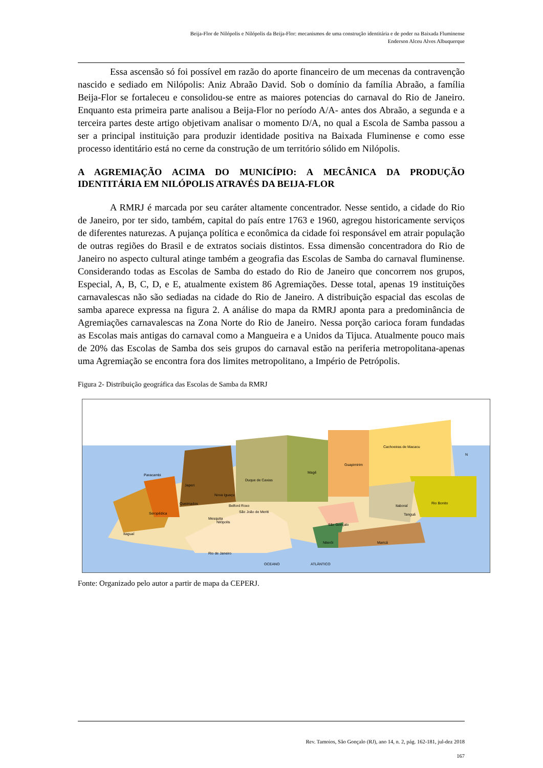Beija-Flor de Nilópolis e Nilópolis da Beija-Flor: mecanismos de uma construção identitária e de poder na Baixada Fluminense
Enderson Alceu Alves Albuquerque
Essa ascensão só foi possível em razão do aporte financeiro de um mecenas da contravenção nascido e sediado em Nilópolis: Aniz Abraão David. Sob o domínio da família Abraão, a família Beija-Flor se fortaleceu e consolidou-se entre as maiores potencias do carnaval do Rio de Janeiro. Enquanto esta primeira parte analisou a Beija-Flor no período A/A- antes dos Abraão, a segunda e a terceira partes deste artigo objetivam analisar o momento D/A, no qual a Escola de Samba passou a ser a principal instituição para produzir identidade positiva na Baixada Fluminense e como esse processo identitário está no cerne da construção de um território sólido em Nilópolis.
A AGREMIAÇÃO ACIMA DO MUNICÍPIO: A MECÂNICA DA PRODUÇÃO IDENTITÁRIA EM NILÓPOLIS ATRAVÉS DA BEIJA-FLOR
A RMRJ é marcada por seu caráter altamente concentrador. Nesse sentido, a cidade do Rio de Janeiro, por ter sido, também, capital do país entre 1763 e 1960, agregou historicamente serviços de diferentes naturezas. A pujança política e econômica da cidade foi responsável em atrair população de outras regiões do Brasil e de extratos sociais distintos. Essa dimensão concentradora do Rio de Janeiro no aspecto cultural atinge também a geografia das Escolas de Samba do carnaval fluminense. Considerando todas as Escolas de Samba do estado do Rio de Janeiro que concorrem nos grupos, Especial, A, B, C, D, e E, atualmente existem 86 Agremiações. Desse total, apenas 19 instituições carnavalescas não são sediadas na cidade do Rio de Janeiro. A distribuição espacial das escolas de samba aparece expressa na figura 2. A análise do mapa da RMRJ aponta para a predominância de Agremiações carnavalescas na Zona Norte do Rio de Janeiro. Nessa porção carioca foram fundadas as Escolas mais antigas do carnaval como a Mangueira e a Unidos da Tijuca. Atualmente pouco mais de 20% das Escolas de Samba dos seis grupos do carnaval estão na periferia metropolitana-apenas uma Agremiação se encontra fora dos limites metropolitano, a Império de Petrópolis.
Figura 2- Distribuição geográfica das Escolas de Samba da RMRJ
Paracambi
Japeri
Nova Iguaçu
Queimados
Seropédica
Belford Roxo
Duque de Caxias
Magé
Guapimirim
Cachoeiras de Macacu
Rio Bonito
Itaboraí
Tanguá
São Gonçalo
Niterói
Maricá
Itaguaí
Mesquita
São João de Meriti
Nilópolis
Rio de Janeiro
OCEANO
ATLÂNTICO
N
Fonte: Organizado pelo autor a partir de mapa da CEPERJ.
Rev. Tamoios, São Gonçalo (RJ), ano 14, n. 2, pág. 162-181, jul-dez 2018
167